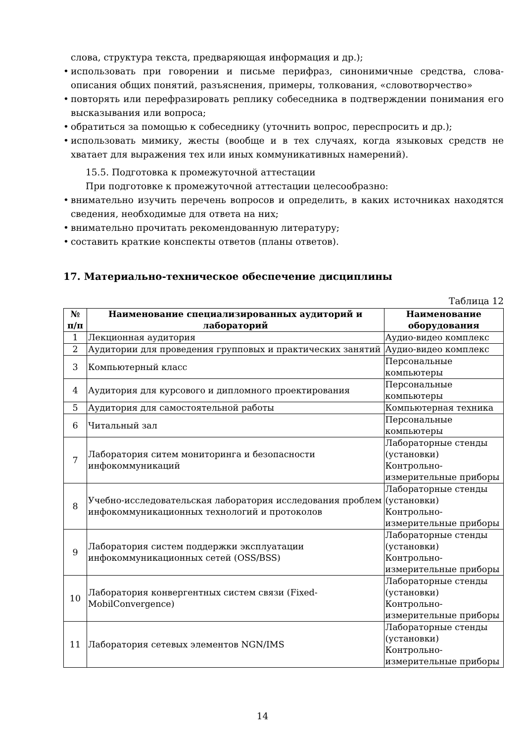слова, структура текста, предваряющая информация и др.);
использовать при говорении и письме перифраз, синонимичные средства, слова-описания общих понятий, разъяснения, примеры, толкования, «словотворчество»
повторять или перефразировать реплику собеседника в подтверждении понимания его высказывания или вопроса;
обратиться за помощью к собеседнику (уточнить вопрос, переспросить и др.);
использовать мимику, жесты (вообще и в тех случаях, когда языковых средств не хватает для выражения тех или иных коммуникативных намерений).
15.5. Подготовка к промежуточной аттестации
При подготовке к промежуточной аттестации целесообразно:
внимательно изучить перечень вопросов и определить, в каких источниках находятся сведения, необходимые для ответа на них;
внимательно прочитать рекомендованную литературу;
составить краткие конспекты ответов (планы ответов).
17. Материально-техническое обеспечение дисциплины
Таблица 12
| № п/п | Наименование специализированных аудиторий и лабораторий | Наименование оборудования |
| --- | --- | --- |
| 1 | Лекционная аудитория | Аудио-видео комплекс |
| 2 | Аудитории для проведения групповых и практических занятий | Аудио-видео комплекс |
| 3 | Компьютерный класс | Персональные компьютеры |
| 4 | Аудитория для курсового и дипломного проектирования | Персональные компьютеры |
| 5 | Аудитория для самостоятельной работы | Компьютерная техника |
| 6 | Читальный зал | Персональные компьютеры |
| 7 | Лаборатория ситем мониторинга и безопасности инфокоммуникаций | Лабораторные стенды (установки) Контрольно-измерительные приборы |
| 8 | Учебно-исследовательская лаборатория исследования проблем инфокоммуникационных технологий и протоколов | Лабораторные стенды (установки) Контрольно-измерительные приборы |
| 9 | Лаборатория систем поддержки эксплуатации инфокоммуникационных сетей (OSS/BSS) | Лабораторные стенды (установки) Контрольно-измерительные приборы |
| 10 | Лаборатория конвергентных систем связи (Fixed-MobilConvergence) | Лабораторные стенды (установки) Контрольно-измерительные приборы |
| 11 | Лаборатория сетевых элементов NGN/IMS | Лабораторные стенды (установки) Контрольно-измерительные приборы |
14